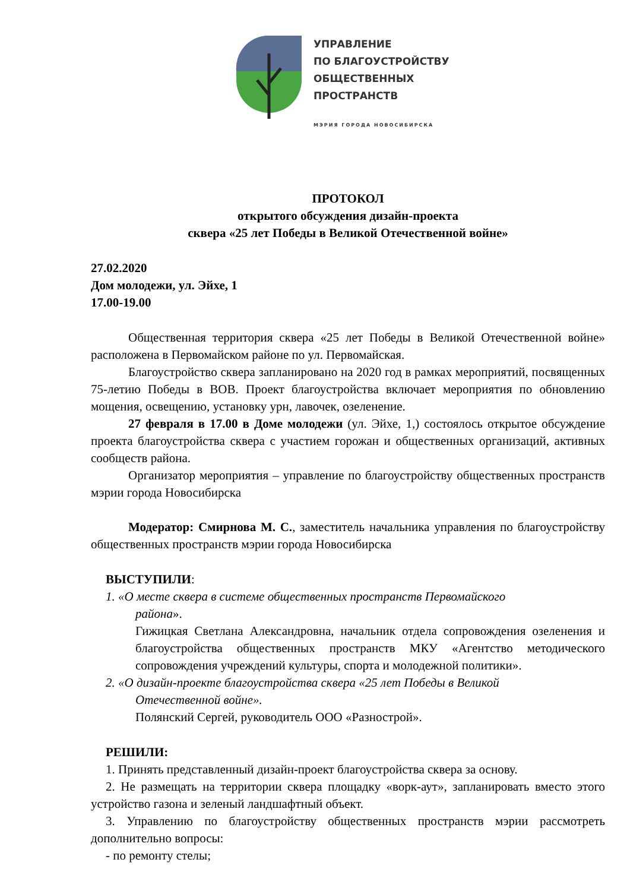УПРАВЛЕНИЕ
ПО БЛАГОУСТРОЙСТВУ
ОБЩЕСТВЕННЫХ
ПРОСТРАНСТВ
МЭРИЯ ГОРОДА НОВОСИБИРСКА
ПРОТОКОЛ
открытого обсуждения дизайн-проекта
сквера «25 лет Победы в Великой Отечественной войне»
27.02.2020
Дом молодежи, ул. Эйхе, 1
17.00-19.00
Общественная территория сквера «25 лет Победы в Великой Отечественной войне» расположена в Первомайском районе по ул. Первомайская.
Благоустройство сквера запланировано на 2020 год в рамках мероприятий, посвященных 75-летию Победы в ВОВ. Проект благоустройства включает мероприятия по обновлению мощения, освещению, установку урн, лавочек, озеленение.
27 февраля в 17.00 в Доме молодежи (ул. Эйхе, 1,) состоялось открытое обсуждение проекта благоустройства сквера с участием горожан и общественных организаций, активных сообществ района.
Организатор мероприятия – управление по благоустройству общественных пространств мэрии города Новосибирска
Модератор: Смирнова М. С., заместитель начальника управления по благоустройству общественных пространств мэрии города Новосибирска
ВЫСТУПИЛИ:
1. «О месте сквера в системе общественных пространств Первомайского
района».
Гижицкая Светлана Александровна, начальник отдела сопровождения озеленения и благоустройства общественных пространств МКУ «Агентство методического сопровождения учреждений культуры, спорта и молодежной политики».
2. «О дизайн-проекте благоустройства сквера «25 лет Победы в Великой
Отечественной войне».
Полянский Сергей, руководитель ООО «Разнострой».
РЕШИЛИ:
1. Принять представленный дизайн-проект благоустройства сквера за основу.
2. Не размещать на территории сквера площадку «ворк-аут», запланировать вместо этого устройство газона и зеленый ландшафтный объект.
3. Управлению по благоустройству общественных пространств мэрии рассмотреть дополнительно вопросы:
- по ремонту стелы;